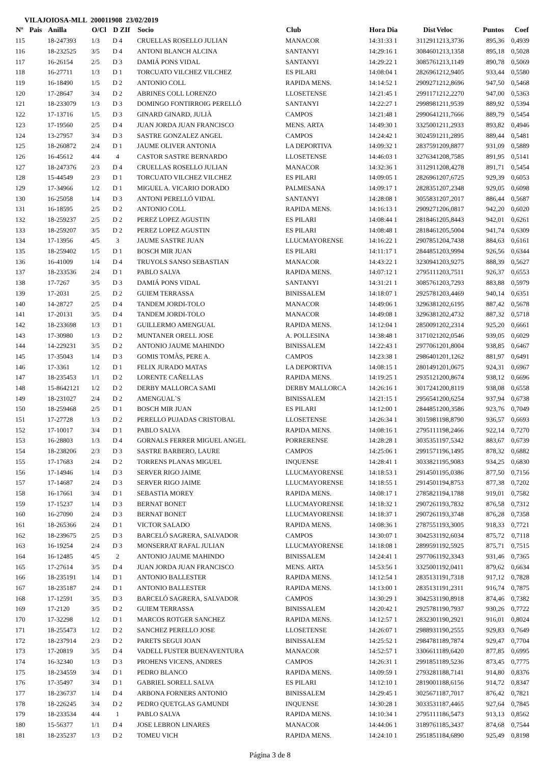VILAJOIOSA-MLL 200011908 23/02/2019
| Nº | Pais | Anilla | O/Cl | D ZIf | Socio | Club | Hora Dia | Dist | Veloc | Puntos | Coef |
| --- | --- | --- | --- | --- | --- | --- | --- | --- | --- | --- | --- |
| 115 | | 18-247393 | 1/3 | D 4 | CRUELLAS ROSELLO JULIAN | MANACOR | 14:31:33 1 | 311291 | 1213,3736 | 895,36 | 0,4939 |
| 116 | | 18-232525 | 3/5 | D 4 | ANTONI BLANCH ALCINA | SANTANYI | 14:29:16 1 | 308460 | 1213,1358 | 895,18 | 0,5028 |
| 117 | | 16-26154 | 2/5 | D 3 | DAMIÁ PONS VIDAL | SANTANYI | 14:29:22 1 | 308576 | 1213,1149 | 890,78 | 0,5069 |
| 118 | | 16-27711 | 1/3 | D 1 | TORCUATO VILCHEZ VILCHEZ | ES PILARI | 14:08:04 1 | 282696 | 1212,9405 | 933,44 | 0,5580 |
| 119 | | 16-18490 | 1/5 | D 2 | ANTONIO COLL | RAPIDA MENS. | 14:14:52 1 | 290927 | 1212,8696 | 947,50 | 0,5468 |
| 120 | | 17-28647 | 3/4 | D 2 | ABRINES COLL LORENZO | LLOSETENSE | 14:21:45 1 | 299117 | 1212,2270 | 947,00 | 0,5363 |
| 121 | | 18-233079 | 1/3 | D 3 | DOMINGO FONTIRROIG PERELLÓ | SANTANYI | 14:22:27 1 | 299898 | 1211,9539 | 889,92 | 0,5394 |
| 122 | | 17-13716 | 1/5 | D 3 | GINARD GINARD, JULIÀ | CAMPOS | 14:21:48 1 | 299064 | 1211,7666 | 889,79 | 0,5454 |
| 123 | | 17-19560 | 2/5 | D 4 | JUAN JORDA JUAN FRANCISCO | MENS. ARTA | 14:49:30 1 | 332500 | 1211,2933 | 893,82 | 0,4946 |
| 124 | | 13-27957 | 3/4 | D 3 | SASTRE GONZALEZ ANGEL | CAMPOS | 14:24:42 1 | 302459 | 1211,2895 | 889,44 | 0,5481 |
| 125 | | 18-260872 | 2/4 | D 1 | JAUME OLIVER ANTONIA | LA DEPORTIVA | 14:09:32 1 | 283759 | 1209,8877 | 931,09 | 0,5889 |
| 126 | | 16-45612 | 4/4 | 4 | CASTOR SASTRE BERNARDO | LLOSETENSE | 14:46:03 1 | 327634 | 1208,7585 | 891,95 | 0,5141 |
| 127 | | 18-247376 | 2/3 | D 4 | CRUELLAS ROSELLO JULIAN | MANACOR | 14:32:36 1 | 311291 | 1208,4278 | 891,71 | 0,5454 |
| 128 | | 15-44549 | 2/3 | D 1 | TORCUATO VILCHEZ VILCHEZ | ES PILARI | 14:09:05 1 | 282696 | 1207,6725 | 929,39 | 0,6053 |
| 129 | | 17-34966 | 1/2 | D 1 | MIGUEL A. VICARIO DORADO | PALMESANA | 14:09:17 1 | 282835 | 1207,2348 | 929,05 | 0,6098 |
| 130 | | 16-25058 | 1/4 | D 3 | ANTONI PERELLÓ VIDAL | SANTANYI | 14:28:08 1 | 305583 | 1207,2017 | 886,44 | 0,5687 |
| 131 | | 16-18595 | 2/5 | D 2 | ANTONIO COLL | RAPIDA MENS. | 14:16:13 1 | 290927 | 1206,0817 | 942,20 | 0,6020 |
| 132 | | 18-259237 | 2/5 | D 2 | PEREZ LOPEZ AGUSTIN | ES PILARI | 14:08:44 1 | 281846 | 1205,8443 | 942,01 | 0,6261 |
| 133 | | 18-259207 | 3/5 | D 2 | PEREZ LOPEZ AGUSTIN | ES PILARI | 14:08:48 1 | 281846 | 1205,5004 | 941,74 | 0,6309 |
| 134 | | 17-13956 | 4/5 | 3 | JAUME SASTRE JUAN | LLUCMAYORENSE | 14:16:22 1 | 290785 | 1204,7438 | 884,63 | 0,6161 |
| 135 | | 18-259402 | 1/5 | D 1 | BOSCH MIR JUAN | ES PILARI | 14:11:17 1 | 284485 | 1203,9994 | 926,56 | 0,6344 |
| 136 | | 16-41009 | 1/4 | D 4 | TRUYOLS SANSO SEBASTIAN | MANACOR | 14:43:22 1 | 323094 | 1203,9275 | 888,39 | 0,5627 |
| 137 | | 18-233536 | 2/4 | D 1 | PABLO SALVA | RAPIDA MENS. | 14:07:12 1 | 279511 | 1203,7511 | 926,37 | 0,6553 |
| 138 | | 17-7267 | 3/5 | D 3 | DAMIÁ PONS VIDAL | SANTANYI | 14:31:21 1 | 308576 | 1203,7293 | 883,88 | 0,5979 |
| 139 | | 17-2031 | 2/5 | D 2 | GUIEM TERRASSA | BINISSALEM | 14:18:07 1 | 292578 | 1203,4469 | 940,14 | 0,6351 |
| 140 | | 14-28727 | 2/5 | D 4 | TANDEM JORDI-TOLO | MANACOR | 14:49:06 1 | 329638 | 1202,6195 | 887,42 | 0,5678 |
| 141 | | 17-20131 | 3/5 | D 4 | TANDEM JORDI-TOLO | MANACOR | 14:49:08 1 | 329638 | 1202,4732 | 887,32 | 0,5718 |
| 142 | | 18-233698 | 1/3 | D 1 | GUILLERMO AMENGUAL | RAPIDA MENS. | 14:12:04 1 | 285009 | 1202,2314 | 925,20 | 0,6661 |
| 143 | | 17-30980 | 1/3 | D 2 | MUNTANER ORELL JOSE | A. POLLESINA | 14:38:48 1 | 317102 | 1202,0546 | 939,05 | 0,6029 |
| 144 | | 14-229231 | 3/5 | D 2 | ANTONIO JAUME MAHINDO | BINISSALEM | 14:22:43 1 | 297706 | 1201,8004 | 938,85 | 0,6467 |
| 145 | | 17-35043 | 1/4 | D 3 | GOMIS TOMÀS, PERE A. | CAMPOS | 14:23:38 1 | 298640 | 1201,1262 | 881,97 | 0,6491 |
| 146 | | 17-3361 | 1/2 | D 1 | FELIX JURADO MATAS | LA DEPORTIVA | 14:08:15 1 | 280149 | 1201,0675 | 924,31 | 0,6967 |
| 147 | | 18-235453 | 1/1 | D 2 | LORENTE CAÑELLAS | RAPIDA MENS. | 14:19:25 1 | 293512 | 1200,8674 | 938,12 | 0,6696 |
| 148 | | 15-8642121 | 1/2 | D 2 | DERBY MALLORCA SAMI | DERBY MALLORCA | 14:26:16 1 | 301724 | 1200,8119 | 938,08 | 0,6558 |
| 149 | | 18-231027 | 2/4 | D 2 | AMENGUAL`S | BINISSALEM | 14:21:15 1 | 295654 | 1200,6254 | 937,94 | 0,6738 |
| 150 | | 18-259468 | 2/5 | D 1 | BOSCH MIR JUAN | ES PILARI | 14:12:00 1 | 284485 | 1200,3586 | 923,76 | 0,7049 |
| 151 | | 17-27728 | 1/3 | D 2 | PERELLO PUJADAS CRISTOBAL | LLOSETENSE | 14:26:34 1 | 301598 | 1198,8790 | 936,57 | 0,6693 |
| 152 | | 17-10017 | 3/4 | D 1 | PABLO SALVA | RAPIDA MENS. | 14:08:16 1 | 279511 | 1198,2466 | 922,14 | 0,7270 |
| 153 | | 16-28803 | 1/3 | D 4 | GORNALS FERRER MIGUEL ANGEL | PORRERENSE | 14:28:28 1 | 303535 | 1197,5342 | 883,67 | 0,6739 |
| 154 | | 18-238206 | 2/3 | D 3 | SASTRE BARBERO, LAURE | CAMPOS | 14:25:06 1 | 299157 | 1196,1495 | 878,32 | 0,6882 |
| 155 | | 17-17683 | 2/4 | D 2 | TORRENS PLANAS MIGUEL | INQUENSE | 14:28:41 1 | 303382 | 1195,9083 | 934,25 | 0,6830 |
| 156 | | 17-14946 | 1/4 | D 3 | SERVER RIGO JAIME | LLUCMAYORENSE | 14:18:53 1 | 291450 | 1195,0386 | 877,50 | 0,7156 |
| 157 | | 17-14687 | 2/4 | D 3 | SERVER RIGO JAIME | LLUCMAYORENSE | 14:18:55 1 | 291450 | 1194,8753 | 877,38 | 0,7202 |
| 158 | | 16-17661 | 3/4 | D 1 | SEBASTIA MOREY | RAPIDA MENS. | 14:08:17 1 | 278582 | 1194,1788 | 919,01 | 0,7582 |
| 159 | | 17-15237 | 1/4 | D 3 | BERNAT BONET | LLUCMAYORENSE | 14:18:32 1 | 290726 | 1193,7832 | 876,58 | 0,7312 |
| 160 | | 16-27090 | 2/4 | D 3 | BERNAT BONET | LLUCMAYORENSE | 14:18:37 1 | 290726 | 1193,3748 | 876,28 | 0,7358 |
| 161 | | 18-265366 | 2/4 | D 1 | VICTOR SALADO | RAPIDA MENS. | 14:08:36 1 | 278755 | 1193,3005 | 918,33 | 0,7721 |
| 162 | | 18-239675 | 2/5 | D 3 | BARCELÓ SAGRERA, SALVADOR | CAMPOS | 14:30:07 1 | 304253 | 1192,6034 | 875,72 | 0,7118 |
| 163 | | 16-19254 | 2/4 | D 3 | MONSERRAT RAFAL JULIAN | LLUCMAYORENSE | 14:18:08 1 | 289959 | 1192,5925 | 875,71 | 0,7515 |
| 164 | | 16-12485 | 4/5 | 2 | ANTONIO JAUME MAHINDO | BINISSALEM | 14:24:41 1 | 297706 | 1192,3343 | 931,46 | 0,7365 |
| 165 | | 17-27614 | 3/5 | D 4 | JUAN JORDA JUAN FRANCISCO | MENS. ARTA | 14:53:56 1 | 332500 | 1192,0411 | 879,62 | 0,6634 |
| 166 | | 18-235191 | 1/4 | D 1 | ANTONIO BALLESTER | RAPIDA MENS. | 14:12:54 1 | 283513 | 1191,7318 | 917,12 | 0,7828 |
| 167 | | 18-235187 | 2/4 | D 1 | ANTONIO BALLESTER | RAPIDA MENS. | 14:13:00 1 | 283513 | 1191,2311 | 916,74 | 0,7875 |
| 168 | | 17-12591 | 3/5 | D 3 | BARCELÓ SAGRERA, SALVADOR | CAMPOS | 14:30:29 1 | 304253 | 1190,8918 | 874,46 | 0,7382 |
| 169 | | 17-2120 | 3/5 | D 2 | GUIEM TERRASSA | BINISSALEM | 14:20:42 1 | 292578 | 1190,7937 | 930,26 | 0,7722 |
| 170 | | 17-32298 | 1/2 | D 1 | MARCOS ROTGER SANCHEZ | RAPIDA MENS. | 14:12:57 1 | 283230 | 1190,2921 | 916,01 | 0,8024 |
| 171 | | 18-255473 | 1/2 | D 2 | SANCHEZ PERELLO JOSE | LLOSETENSE | 14:26:07 1 | 298893 | 1190,2555 | 929,83 | 0,7649 |
| 172 | | 18-237914 | 2/3 | D 2 | PARETS SEGUI JOAN | BINISSALEM | 14:25:52 1 | 298478 | 1189,7874 | 929,47 | 0,7704 |
| 173 | | 17-20819 | 3/5 | D 4 | VADELL FUSTER BUENAVENTURA | MANACOR | 14:52:57 1 | 330661 | 1189,6420 | 877,85 | 0,6995 |
| 174 | | 16-32340 | 1/3 | D 3 | PROHENS VICENS, ANDRES | CAMPOS | 14:26:31 1 | 299185 | 1189,5236 | 873,45 | 0,7775 |
| 175 | | 18-234559 | 3/4 | D 1 | PEDRO BLANCO | RAPIDA MENS. | 14:09:59 1 | 279328 | 1188,7141 | 914,80 | 0,8376 |
| 176 | | 17-35497 | 3/4 | D 1 | GABRIEL SORELL SALVA | ES PILARI | 14:12:10 1 | 281900 | 1188,6156 | 914,72 | 0,8347 |
| 177 | | 18-236737 | 1/4 | D 4 | ARBONA FORNERS ANTONIO | BINISSALEM | 14:29:45 1 | 302567 | 1187,7017 | 876,42 | 0,7821 |
| 178 | | 18-226245 | 3/4 | D 2 | PEDRO QUETGLAS GAMUNDI | INQUENSE | 14:30:28 1 | 303353 | 1187,4465 | 927,64 | 0,7845 |
| 179 | | 18-233534 | 4/4 | 1 | PABLO SALVA | RAPIDA MENS. | 14:10:34 1 | 279511 | 1186,5473 | 913,13 | 0,8562 |
| 180 | | 15-56377 | 1/1 | D 4 | JOSE LEBRON LINARES | MANACOR | 14:44:06 1 | 318976 | 1185,3437 | 874,68 | 0,7544 |
| 181 | | 18-235237 | 1/3 | D 2 | TOMEU VICH | RAPIDA MENS. | 14:24:10 1 | 295185 | 1184,6890 | 925,49 | 0,8198 |
Página 3 de 8